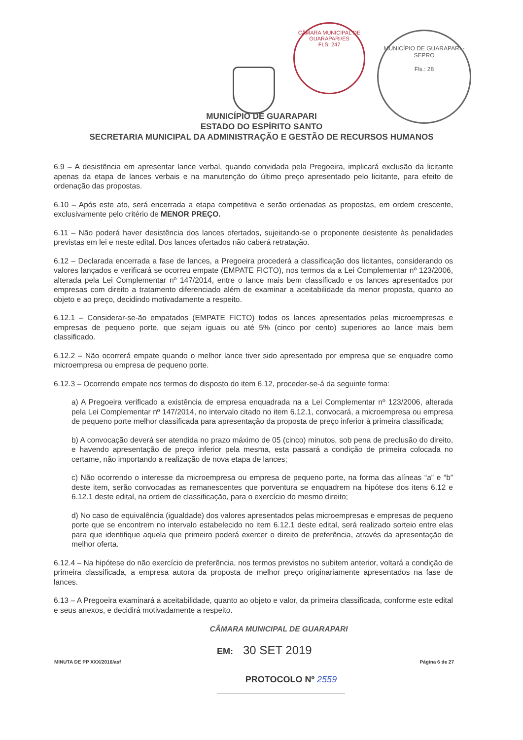CÂMARA MUNICIPAL DE GUARAPARI/ES
FLS: 247
MUNICÍPIO DE GUARAPARI - SEPRO
Fls.: 28
MUNICÍPIO DE GUARAPARI
ESTADO DO ESPÍRITO SANTO
SECRETARIA MUNICIPAL DA ADMINISTRAÇÃO E GESTÃO DE RECURSOS HUMANOS
6.9 – A desistência em apresentar lance verbal, quando convidada pela Pregoeira, implicará exclusão da licitante apenas da etapa de lances verbais e na manutenção do último preço apresentado pelo licitante, para efeito de ordenação das propostas.
6.10 – Após este ato, será encerrada a etapa competitiva e serão ordenadas as propostas, em ordem crescente, exclusivamente pelo critério de MENOR PREÇO.
6.11 – Não poderá haver desistência dos lances ofertados, sujeitando-se o proponente desistente às penalidades previstas em lei e neste edital. Dos lances ofertados não caberá retratação.
6.12 – Declarada encerrada a fase de lances, a Pregoeira procederá a classificação dos licitantes, considerando os valores lançados e verificará se ocorreu empate (EMPATE FICTO), nos termos da a Lei Complementar nº 123/2006, alterada pela Lei Complementar nº 147/2014, entre o lance mais bem classificado e os lances apresentados por empresas com direito a tratamento diferenciado além de examinar a aceitabilidade da menor proposta, quanto ao objeto e ao preço, decidindo motivadamente a respeito.
6.12.1 – Considerar-se-ão empatados (EMPATE FICTO) todos os lances apresentados pelas microempresas e empresas de pequeno porte, que sejam iguais ou até 5% (cinco por cento) superiores ao lance mais bem classificado.
6.12.2 – Não ocorrerá empate quando o melhor lance tiver sido apresentado por empresa que se enquadre como microempresa ou empresa de pequeno porte.
6.12.3 – Ocorrendo empate nos termos do disposto do item 6.12, proceder-se-á da seguinte forma:
a) A Pregoeira verificado a existência de empresa enquadrada na a Lei Complementar nº 123/2006, alterada pela Lei Complementar nº 147/2014, no intervalo citado no item 6.12.1, convocará, a microempresa ou empresa de pequeno porte melhor classificada para apresentação da proposta de preço inferior à primeira classificada;
b) A convocação deverá ser atendida no prazo máximo de 05 (cinco) minutos, sob pena de preclusão do direito, e havendo apresentação de preço inferior pela mesma, esta passará a condição de primeira colocada no certame, não importando a realização de nova etapa de lances;
c) Não ocorrendo o interesse da microempresa ou empresa de pequeno porte, na forma das alíneas “a” e “b” deste item, serão convocadas as remanescentes que porventura se enquadrem na hipótese dos itens 6.12 e 6.12.1 deste edital, na ordem de classificação, para o exercício do mesmo direito;
d) No caso de equivalência (igualdade) dos valores apresentados pelas microempresas e empresas de pequeno porte que se encontrem no intervalo estabelecido no item 6.12.1 deste edital, será realizado sorteio entre elas para que identifique aquela que primeiro poderá exercer o direito de preferência, através da apresentação de melhor oferta.
6.12.4 – Na hipótese do não exercício de preferência, nos termos previstos no subitem anterior, voltará a condição de primeira classificada, a empresa autora da proposta de melhor preço originariamente apresentados na fase de lances.
6.13 – A Pregoeira examinará a aceitabilidade, quanto ao objeto e valor, da primeira classificada, conforme este edital e seus anexos, e decidirá motivadamente a respeito.
CÂMARA MUNICIPAL DE GUARAPARI
EM: 30 SET 2019
MINUTA DE PP XXX/2016/asf Página 6 de 27
PROTOCOLO Nº 2559